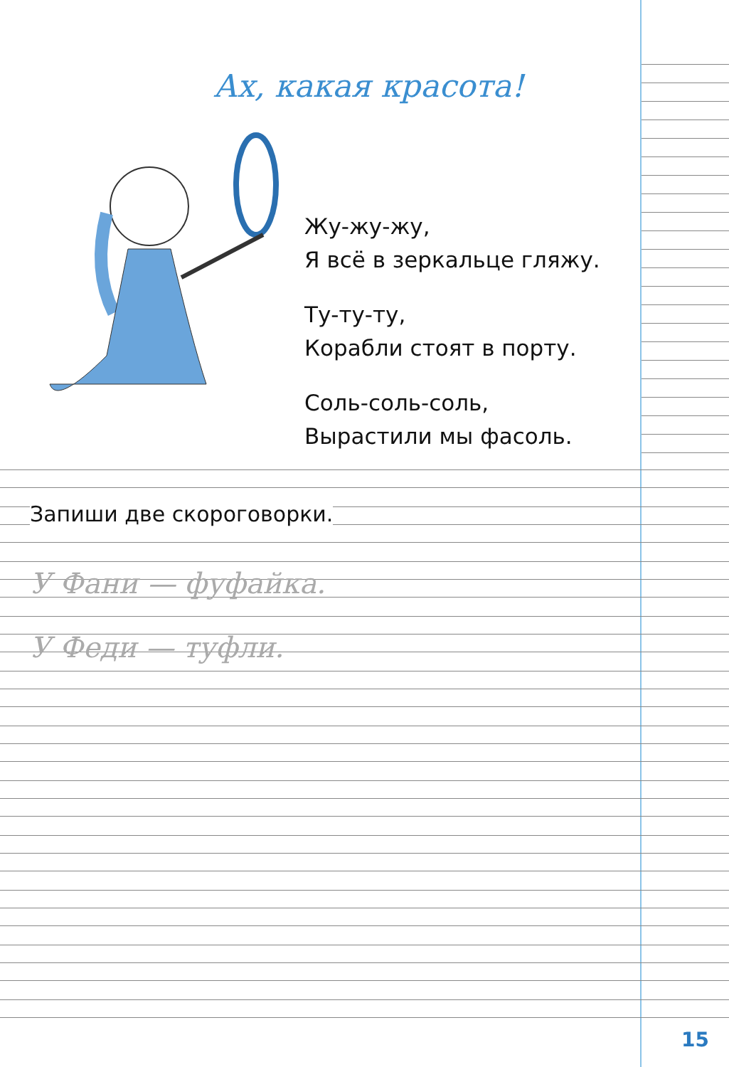Ах, какая красота!
Жу-жу-жу,
Я всё в зеркальце гляжу.
Ту-ту-ту,
Корабли стоят в порту.
Соль-соль-соль,
Вырастили мы фасоль.
Запиши две скороговорки.
У Фани — фуфайка.
У Феди — туфли.
15